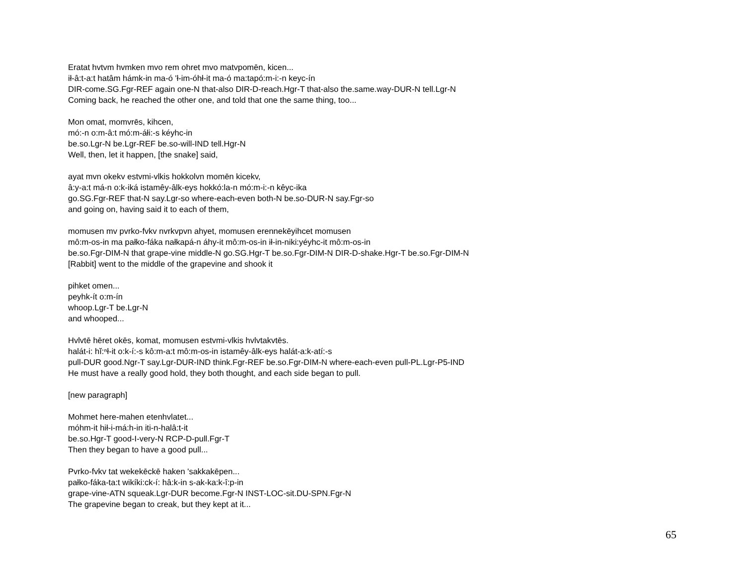Eratat hvtvm hvmken mvo rem ohret mvo matvpomēn, kicen...
ił-â:t-a:t hatâm hámk-in ma-ó 'ł-im-óhł-it ma-ó ma:tapó:m-i:-n keyc-ín
DIR-come.SG.Fgr-REF again one-N that-also DIR-D-reach.Hgr-T that-also the.same.way-DUR-N tell.Lgr-N
Coming back, he reached the other one, and told that one the same thing, too...
Mon omat, momvrēs, kihcen,
mó:-n o:m-â:t mó:m-áłi:-s kéyhc-in
be.so.Lgr-N be.Lgr-REF be.so-will-IND tell.Hgr-N
Well, then, let it happen, [the snake] said,
ayat mvn okekv estvmi-vlkis hokkolvn momēn kicekv,
â:y-a:t má-n o:k-iká istamêy-âlk-eys hokkó:la-n mó:m-i:-n kêyc-ika
go.SG.Fgr-REF that-N say.Lgr-so where-each-even both-N be.so-DUR-N say.Fgr-so
and going on, having said it to each of them,
momusen mv pvrko-fvkv nvrkvpvn ahyet, momusen erennekēyihcet momusen
mô:m-os-in ma pałko-fáka nałkapá-n áhy-it mô:m-os-in ił-in-niki:yéyhc-it mô:m-os-in
be.so.Fgr-DIM-N that grape-vine middle-N go.SG.Hgr-T be.so.Fgr-DIM-N DIR-D-shake.Hgr-T be.so.Fgr-DIM-N
[Rabbit] went to the middle of the grapevine and shook it
pihket omen...
peyhk-ít o:m-ín
whoop.Lgr-T be.Lgr-N
and whooped...
Hvlvtē hēret okēs, komat, momusen estvmi-vlkis hvlvtakvtēs.
halát-i: hĭ:ⁿł-it o:k-í:-s kô:m-a:t mô:m-os-in istamêy-âlk-eys halát-a:k-atí:-s
pull-DUR good.Ngr-T say.Lgr-DUR-IND think.Fgr-REF be.so.Fgr-DIM-N where-each-even pull-PL.Lgr-P5-IND
He must have a really good hold, they both thought, and each side began to pull.
[new paragraph]
Mohmet here-mahen etenhvlatet...
móhm-it hił-i-má:h-in iti-n-halâ:t-it
be.so.Hgr-T good-I-very-N RCP-D-pull.Fgr-T
Then they began to have a good pull...
Pvrko-fvkv tat wekekēckē haken 'sakkakēpen...
pałko-fáka-ta:t wikíki:ck-í: hâ:k-in s-ak-ka:k-î:p-in
grape-vine-ATN squeak.Lgr-DUR become.Fgr-N INST-LOC-sit.DU-SPN.Fgr-N
The grapevine began to creak, but they kept at it...
65